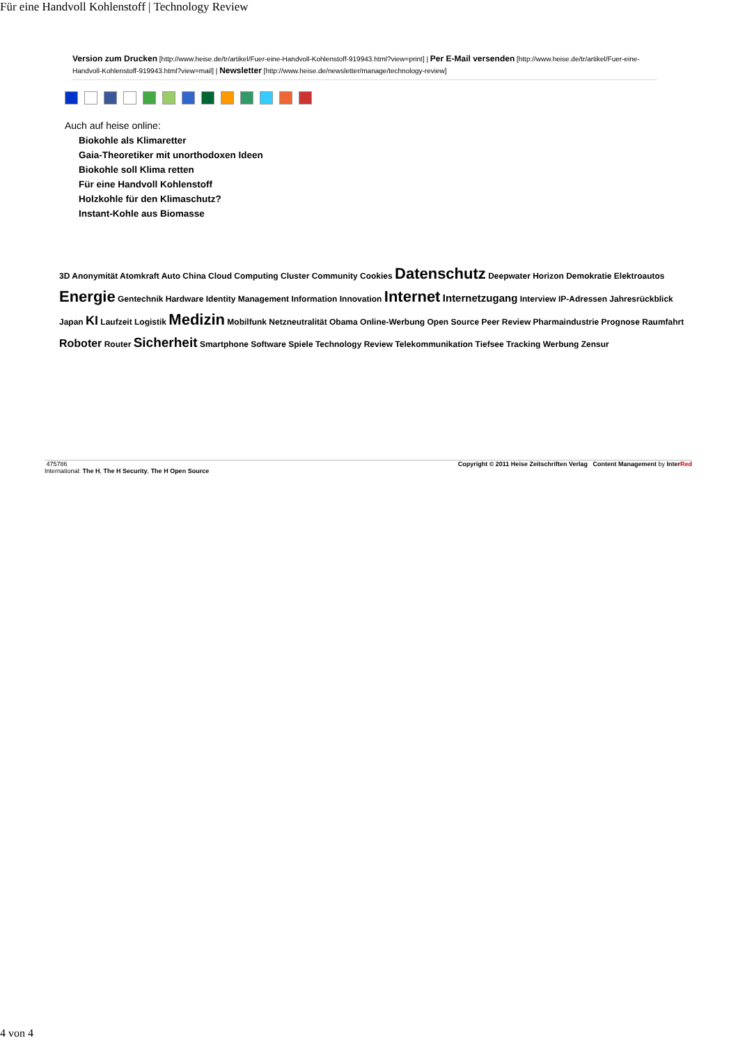Für eine Handvoll Kohlenstoff | Technology Review
Version zum Drucken [http://www.heise.de/tr/artikel/Fuer-eine-Handvoll-Kohlenstoff-919943.html?view=print] | Per E-Mail versenden [http://www.heise.de/tr/artikel/Fuer-eine-Handvoll-Kohlenstoff-919943.html?view=mail] | Newsletter [http://www.heise.de/newsletter/manage/technology-review]
Auch auf heise online:
Biokohle als Klimaretter
Gaia-Theoretiker mit unorthodoxen Ideen
Biokohle soll Klima retten
Für eine Handvoll Kohlenstoff
Holzkohle für den Klimaschutz?
Instant-Kohle aus Biomasse
3D Anonymität Atomkraft Auto China Cloud Computing Cluster Community Cookies Datenschutz Deepwater Horizon Demokratie Elektroautos Energie Gentechnik Hardware Identity Management Information Innovation Internet Internetzugang Interview IP-Adressen Jahresrückblick Japan KI Laufzeit Logistik Medizin Mobilfunk Netzneutralität Obama Online-Werbung Open Source Peer Review Pharmaindustrie Prognose Raumfahrt Roboter Router Sicherheit Smartphone Software Spiele Technology Review Telekommunikation Tiefsee Tracking Werbung Zensur
475786
International: The H, The H Security, The H Open Source
Copyright © 2011 Heise Zeitschriften Verlag Content Management by InterRed
4 von 4